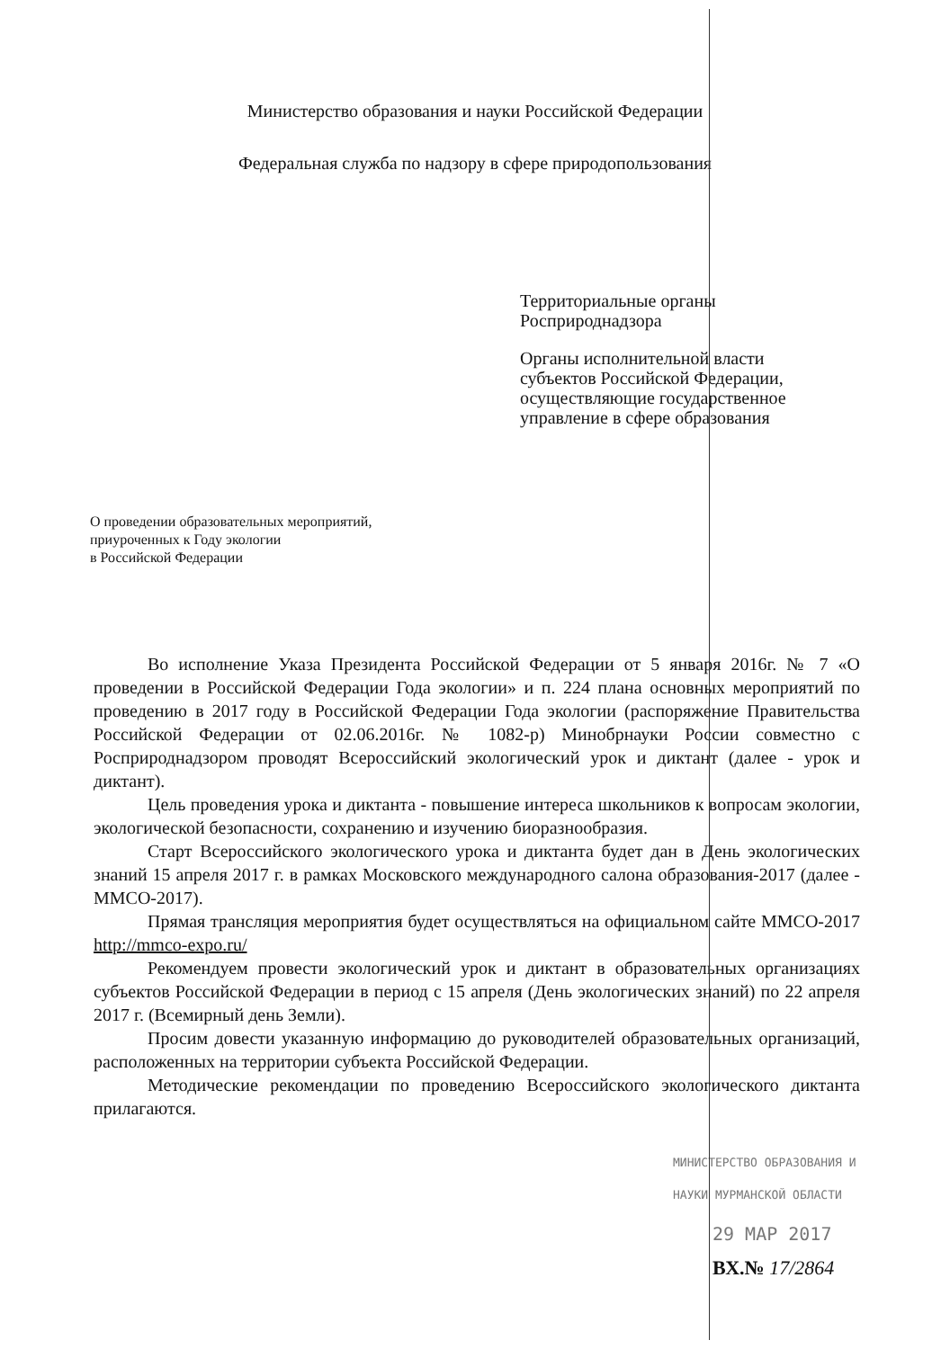Министерство образования и науки Российской Федерации
Федеральная служба по надзору в сфере природопользования
Территориальные органы
Росприроднадзора
Органы исполнительной власти
субъектов Российской Федерации,
осуществляющие государственное
управление в сфере образования
О проведении образовательных мероприятий,
приуроченных к Году экологии
в Российской Федерации
Во исполнение Указа Президента Российской Федерации от 5 января 2016г. № 7 «О проведении в Российской Федерации Года экологии» и п. 224 плана основных мероприятий по проведению в 2017 году в Российской Федерации Года экологии (распоряжение Правительства Российской Федерации от 02.06.2016г. № 1082-р) Минобрнауки России совместно с Росприроднадзором проводят Всероссийский экологический урок и диктант (далее - урок и диктант).
Цель проведения урока и диктанта - повышение интереса школьников к вопросам экологии, экологической безопасности, сохранению и изучению биоразнообразия.
Старт Всероссийского экологического урока и диктанта будет дан в День экологических знаний 15 апреля 2017 г. в рамках Московского международного салона образования-2017 (далее - ММСО-2017).
Прямая трансляция мероприятия будет осуществляться на официальном сайте ММСО-2017 http://mmco-expo.ru/
Рекомендуем провести экологический урок и диктант в образовательных организациях субъектов Российской Федерации в период с 15 апреля (День экологических знаний) по 22 апреля 2017 г. (Всемирный день Земли).
Просим довести указанную информацию до руководителей образовательных организаций, расположенных на территории субъекта Российской Федерации.
Методические рекомендации по проведению Всероссийского экологического диктанта прилагаются.
МИНИСТЕРСТВО ОБРАЗОВАНИЯ И
НАУКИ МУРМАНСКОЙ ОБЛАСТИ
29 МАР 2017
ВХ.№ 17/2864